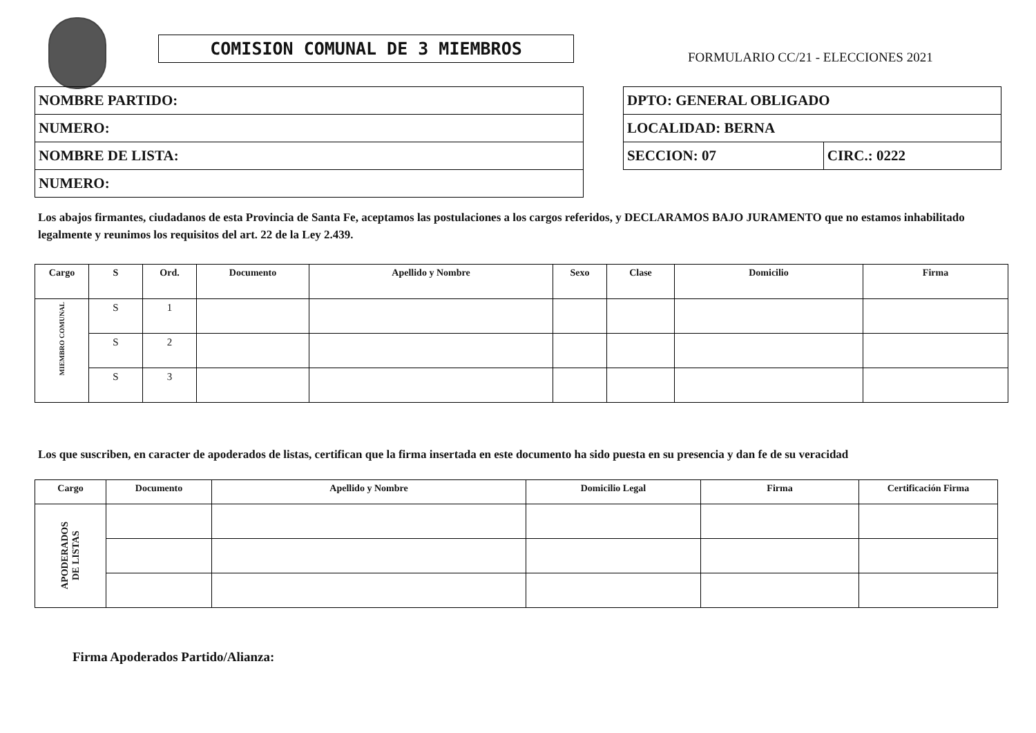COMISION COMUNAL DE 3 MIEMBROS
FORMULARIO CC/21 - ELECCIONES 2021
| NOMBRE PARTIDO: |
| NUMERO: |
| NOMBRE DE LISTA: |
| NUMERO: |
| DPTO: GENERAL OBLIGADO | |
| LOCALIDAD: BERNA | |
| SECCION: 07 | CIRC.: 0222 |
Los abajos firmantes, ciudadanos de esta Provincia de Santa Fe, aceptamos las postulaciones a los cargos referidos, y DECLARAMOS BAJO JURAMENTO que no estamos inhabilitado legalmente y reunimos los requisitos del art. 22 de la Ley 2.439.
| Cargo | S | Ord. | Documento | Apellido y Nombre | Sexo | Clase | Domicilio | Firma |
| --- | --- | --- | --- | --- | --- | --- | --- | --- |
| MIEMBRO COMUNAL | S | 1 | | | | | | |
| | S | 2 | | | | | | |
| | S | 3 | | | | | | |
Los que suscriben, en caracter de apoderados de listas, certifican que la firma insertada en este documento ha sido puesta en su presencia y dan fe de su veracidad
| Cargo | Documento | Apellido y Nombre | Domicilio Legal | Firma | Certificación Firma |
| --- | --- | --- | --- | --- | --- |
| APODERADOS DE LISTAS | | | | | |
Firma Apoderados Partido/Alianza: